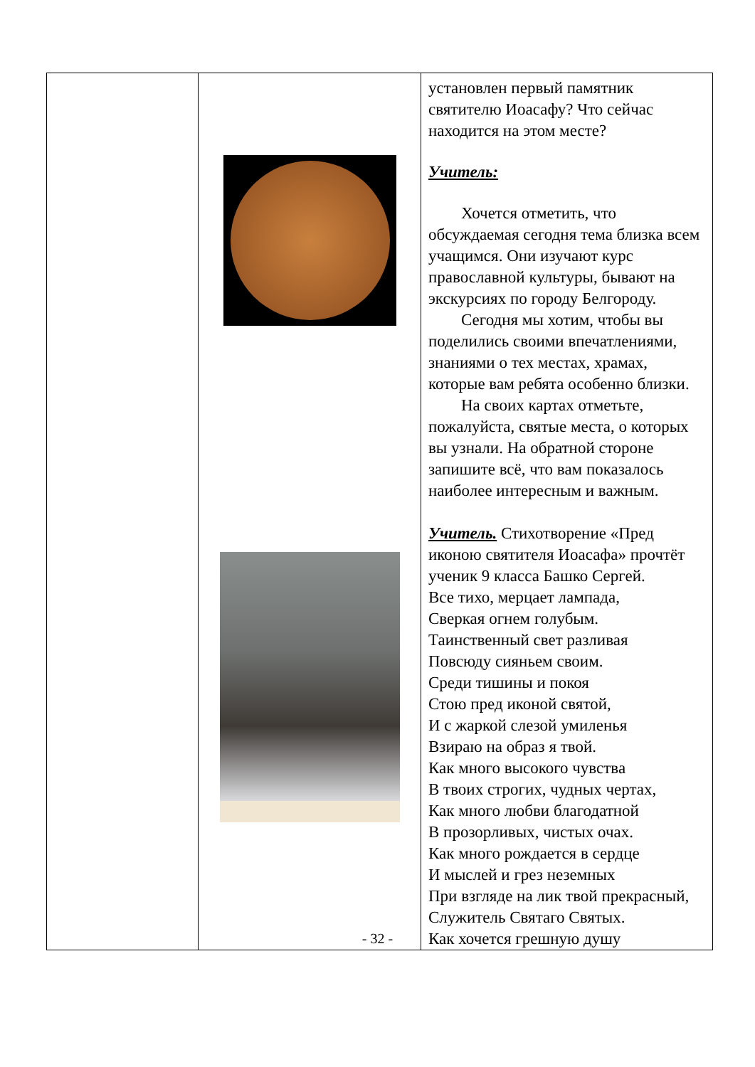| | | установлен первый памятник святителю Иоасафу? Что сейчас находится на этом месте? Учитель: Хочется отметить, что обсуждаемая сегодня тема близка всем учащимся. Они изучают курс православной культуры, бывают на экскурсиях по городу Белгороду. Сегодня мы хотим, чтобы вы поделились своими впечатлениями, знаниями о тех местах, храмах, которые вам ребята особенно близки. На своих картах отметьте, пожалуйста, святые места, о которых вы узнали. На обратной стороне запишите всё, что вам показалось наиболее интересным и важным. Учитель. Стихотворение «Пред иконою святителя Иоасафа» прочтёт ученик 9 класса Башко Сергей. Все тихо, мерцает лампада, Сверкая огнем голубым. Таинственный свет разливая Повсюду сияньем своим. Среди тишины и покоя Стою пред иконой святой, И с жаркой слезой умиленья Взираю на образ я твой. Как много высокого чувства В твоих строгих, чудных чертах, Как много любви благодатной В прозорливых, чистых очах. Как много рождается в сердце И мыслей и грез неземных При взгляде на лик твой прекрасный, Служитель Святаго Святых. Как хочется грешную душу |
- 32 -